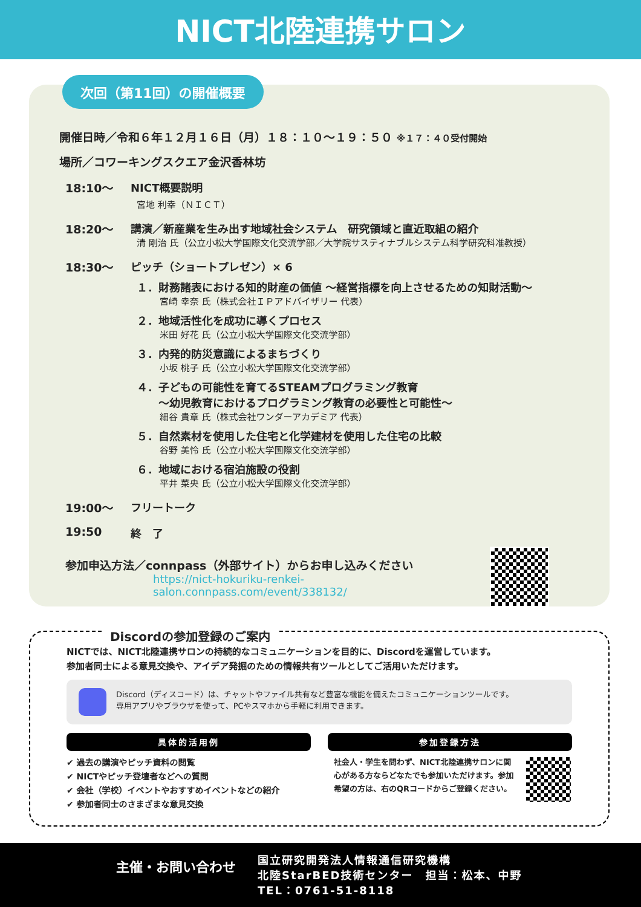NICT北陸連携サロン
次回（第11回）の開催概要
開催日時／令和６年１２月１６日（月）１８：１０～１９：５０ ※１７：４０受付開始
場所／コワーキングスクエア金沢香林坊
18:10～ NICT概要説明
宮地 利幸（ＮＩＣＴ）
18:20～ 講演／新産業を生み出す地域社会システム　研究領域と直近取組の紹介
清 剛治 氏（公立小松大学国際文化交流学部／大学院サスティナブルシステム科学研究科准教授）
18:30～ ピッチ（ショートプレゼン）× 6
１．財務諸表における知的財産の価値 ～経営指標を向上させるための知財活動～
宮崎 幸奈 氏（株式会社ＩＰアドバイザリー 代表）
２．地域活性化を成功に導くプロセス
米田 好花 氏（公立小松大学国際文化交流学部）
３．内発的防災意識によるまちづくり
小坂 桃子 氏（公立小松大学国際文化交流学部）
４．子どもの可能性を育てるSTEAMプログラミング教育
　　～幼児教育におけるプログラミング教育の必要性と可能性～
細谷 貴章 氏（株式会社ワンダーアカデミア 代表）
５．自然素材を使用した住宅と化学建材を使用した住宅の比較
谷野 美怜 氏（公立小松大学国際文化交流学部）
６．地域における宿泊施設の役割
平井 菜央 氏（公立小松大学国際文化交流学部）
19:00～ フリートーク
19:50 終　了
参加申込方法／connpass（外部サイト）からお申し込みください
https://nict-hokuriku-renkei-salon.connpass.com/event/338132/
Discordの参加登録のご案内
NICTでは、NICT北陸連携サロンの持続的なコミュニケーションを目的に、Discordを運営しています。
参加者同士による意見交換や、アイデア発掘のための情報共有ツールとしてご活用いただけます。
Discord（ディスコード）は、チャットやファイル共有など豊富な機能を備えたコミュニケーションツールです。
専用アプリやブラウザを使って、PCやスマホから手軽に利用できます。
具体的活用例
✔ 過去の講演やピッチ資料の閲覧
✔ NICTやピッチ登壇者などへの質問
✔ 会社（学校）イベントやおすすめイベントなどの紹介
✔ 参加者同士のさまざまな意見交換
参加登録方法
社会人・学生を問わず、NICT北陸連携サロンに関心がある方ならどなたでも参加いただけます。参加希望の方は、右のQRコードからご登録ください。
主催・お問い合わせ
国立研究開発法人情報通信研究機構
北陸StarBED技術センター　担当：松本、中野
TEL：0761-51-8118